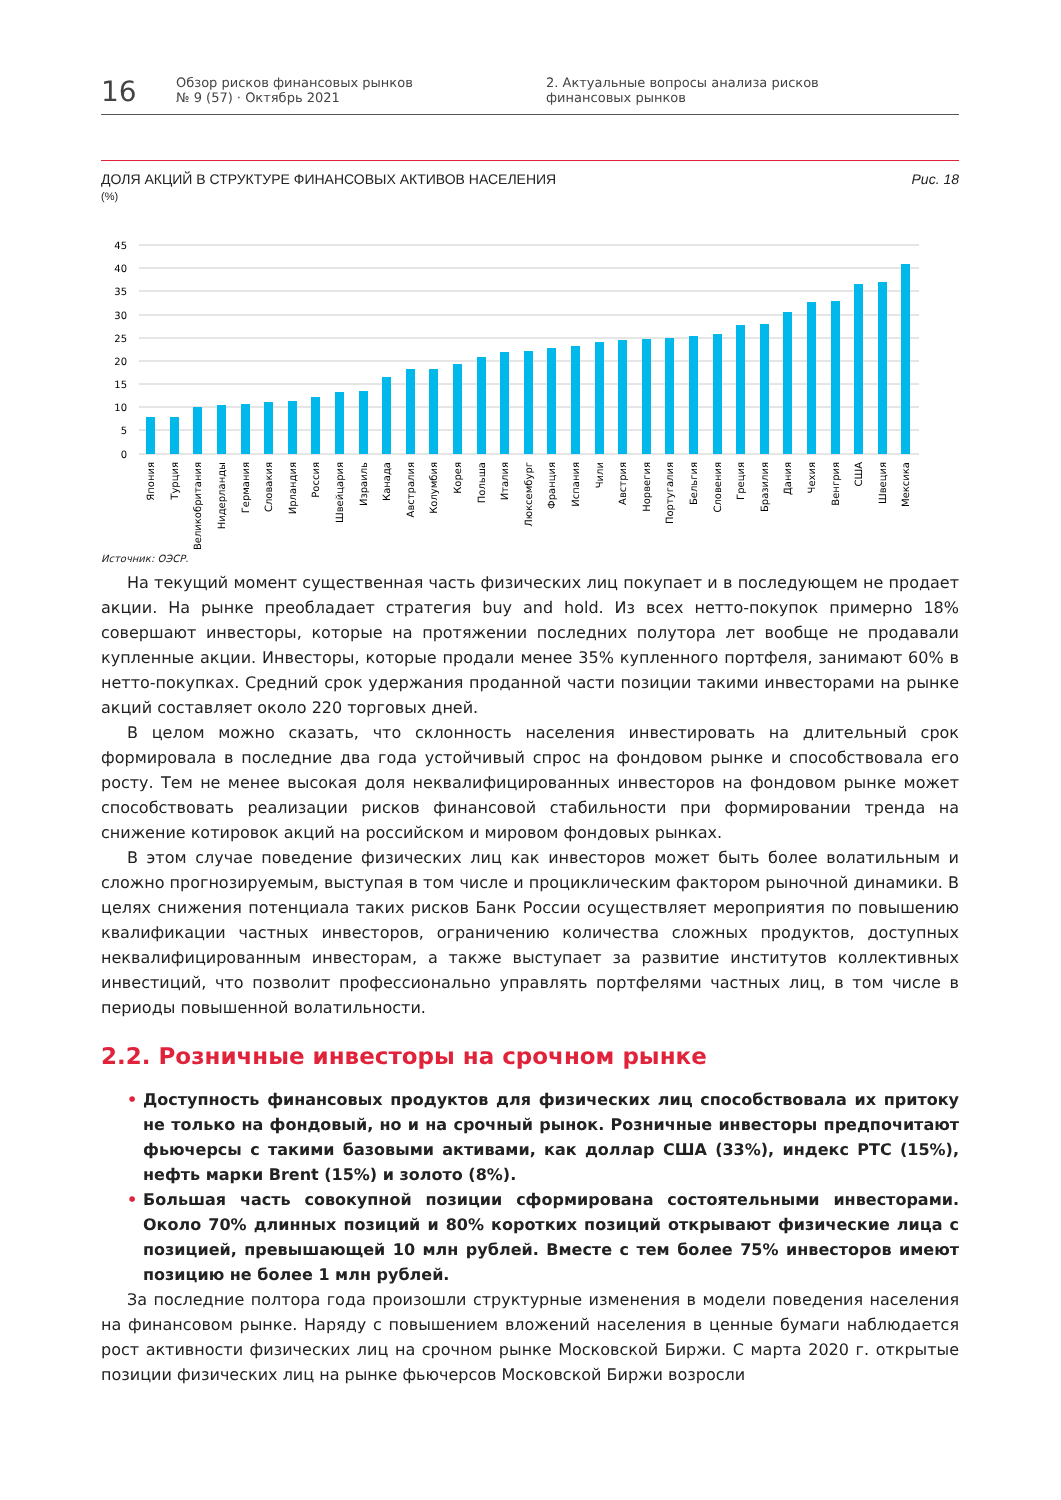16
Обзор рисков финансовых рынков
№ 9 (57) · Октябрь 2021
2. Актуальные вопросы анализа рисков
финансовых рынков
ДОЛЯ АКЦИЙ В СТРУКТУРЕ ФИНАНСОВЫХ АКТИВОВ НАСЕЛЕНИЯ
(%)
Рис. 18
45
40
35
30
25
20
15
10
5
0
Япония
Турция
Великобритания
Нидерланды
Германия
Словакия
Ирландия
Россия
Швейцария
Израиль
Канада
Австралия
Колумбия
Корея
Польша
Италия
Люксембург
Франция
Испания
Чили
Австрия
Норвегия
Португалия
Бельгия
Словения
Греция
Бразилия
Дания
Чехия
Венгрия
США
Швеция
Мексика
Источник: ОЭСР.
На текущий момент существенная часть физических лиц покупает и в последующем не продает акции. На рынке преобладает стратегия buy and hold. Из всех нетто-покупок примерно 18% совершают инвесторы, которые на протяжении последних полутора лет вообще не продавали купленные акции. Инвесторы, которые продали менее 35% купленного портфеля, занимают 60% в нетто-покупках. Средний срок удержания проданной части позиции такими инвесторами на рынке акций составляет около 220 торговых дней.
В целом можно сказать, что склонность населения инвестировать на длительный срок формировала в последние два года устойчивый спрос на фондовом рынке и способствовала его росту. Тем не менее высокая доля неквалифицированных инвесторов на фондовом рынке может способствовать реализации рисков финансовой стабильности при формировании тренда на снижение котировок акций на российском и мировом фондовых рынках.
В этом случае поведение физических лиц как инвесторов может быть более волатильным и сложно прогнозируемым, выступая в том числе и проциклическим фактором рыночной динамики. В целях снижения потенциала таких рисков Банк России осуществляет мероприятия по повышению квалификации частных инвесторов, ограничению количества сложных продуктов, доступных неквалифицированным инвесторам, а также выступает за развитие институтов коллективных инвестиций, что позволит профессионально управлять портфелями частных лиц, в том числе в периоды повышенной волатильности.
2.2. Розничные инвесторы на срочном рынке
• Доступность финансовых продуктов для физических лиц способствовала их притоку не только на фондовый, но и на срочный рынок. Розничные инвесторы предпочитают фьючерсы с такими базовыми активами, как доллар США (33%), индекс РТС (15%), нефть марки Brent (15%) и золото (8%).
• Большая часть совокупной позиции сформирована состоятельными инвесторами. Около 70% длинных позиций и 80% коротких позиций открывают физические лица с позицией, превышающей 10 млн рублей. Вместе с тем более 75% инвесторов имеют позицию не более 1 млн рублей.
За последние полтора года произошли структурные изменения в модели поведения населения на финансовом рынке. Наряду с повышением вложений населения в ценные бумаги наблюдается рост активности физических лиц на срочном рынке Московской Биржи. С марта 2020 г. открытые позиции физических лиц на рынке фьючерсов Московской Биржи возросли